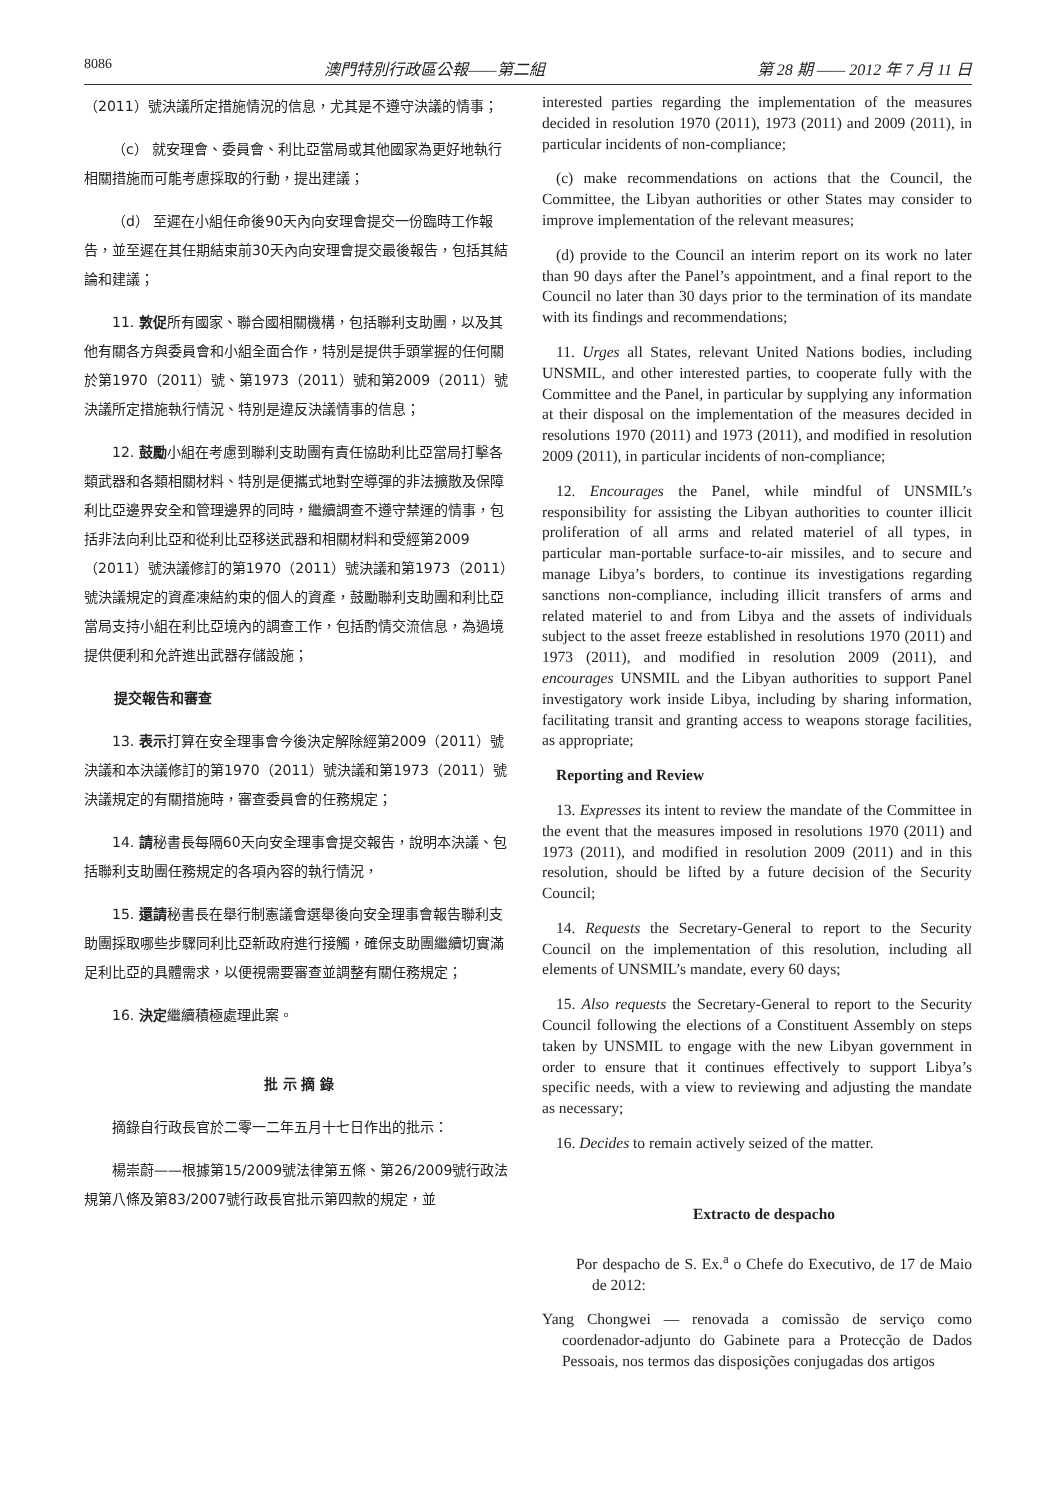8086 澳門特別行政區公報——第二組 第 28 期 —— 2012 年 7 月 11 日
（2011）號決議所定措施情況的信息，尤其是不遵守決議的情事；
（c） 就安理會、委員會、利比亞當局或其他國家為更好地執行相關措施而可能考慮採取的行動，提出建議；
（d） 至遲在小組任命後90天內向安理會提交一份臨時工作報告，並至遲在其任期結束前30天內向安理會提交最後報告，包括其結論和建議；
11. 敦促所有國家、聯合國相關機構，包括聯利支助團，以及其他有關各方與委員會和小組全面合作，特別是提供手頭掌握的任何關於第1970（2011）號、第1973（2011）號和第2009（2011）號決議所定措施執行情況、特別是違反決議情事的信息；
12. 鼓勵小組在考慮到聯利支助團有責任協助利比亞當局打擊各類武器和各類相關材料、特別是便攜式地對空導彈的非法擴散及保障利比亞邊界安全和管理邊界的同時，繼續調查不遵守禁運的情事，包括非法向利比亞和從利比亞移送武器和相關材料和受經第2009（2011）號決議修訂的第1970（2011）號決議和第1973（2011）號決議規定的資產凍結約束的個人的資產，鼓勵聯利支助團和利比亞當局支持小組在利比亞境內的調查工作，包括酌情交流信息，為過境提供便利和允許進出武器存儲設施；
提交報告和審查
13. 表示打算在安全理事會今後決定解除經第2009（2011）號決議和本決議修訂的第1970（2011）號決議和第1973（2011）號決議規定的有關措施時，審查委員會的任務規定；
14. 請秘書長每隔60天向安全理事會提交報告，說明本決議、包括聯利支助團任務規定的各項內容的執行情況，
15. 還請秘書長在舉行制憲議會選舉後向安全理事會報告聯利支助團採取哪些步驟同利比亞新政府進行接觸，確保支助團繼續切實滿足利比亞的具體需求，以便視需要審查並調整有關任務規定；
16. 決定繼續積極處理此案。
批 示 摘 錄
摘錄自行政長官於二零一二年五月十七日作出的批示：
楊崇蔚——根據第15/2009號法律第五條、第26/2009號行政法規第八條及第83/2007號行政長官批示第四款的規定，並
interested parties regarding the implementation of the measures decided in resolution 1970 (2011), 1973 (2011) and 2009 (2011), in particular incidents of non-compliance;
(c) make recommendations on actions that the Council, the Committee, the Libyan authorities or other States may consider to improve implementation of the relevant measures;
(d) provide to the Council an interim report on its work no later than 90 days after the Panel’s appointment, and a final report to the Council no later than 30 days prior to the termination of its mandate with its findings and recommendations;
11. Urges all States, relevant United Nations bodies, including UNSMIL, and other interested parties, to cooperate fully with the Committee and the Panel, in particular by supplying any information at their disposal on the implementation of the measures decided in resolutions 1970 (2011) and 1973 (2011), and modified in resolution 2009 (2011), in particular incidents of non-compliance;
12. Encourages the Panel, while mindful of UNSMIL’s responsibility for assisting the Libyan authorities to counter illicit proliferation of all arms and related materiel of all types, in particular man-portable surface-to-air missiles, and to secure and manage Libya’s borders, to continue its investigations regarding sanctions non-compliance, including illicit transfers of arms and related materiel to and from Libya and the assets of individuals subject to the asset freeze established in resolutions 1970 (2011) and 1973 (2011), and modified in resolution 2009 (2011), and encourages UNSMIL and the Libyan authorities to support Panel investigatory work inside Libya, including by sharing information, facilitating transit and granting access to weapons storage facilities, as appropriate;
Reporting and Review
13. Expresses its intent to review the mandate of the Committee in the event that the measures imposed in resolutions 1970 (2011) and 1973 (2011), and modified in resolution 2009 (2011) and in this resolution, should be lifted by a future decision of the Security Council;
14. Requests the Secretary-General to report to the Security Council on the implementation of this resolution, including all elements of UNSMIL’s mandate, every 60 days;
15. Also requests the Secretary-General to report to the Security Council following the elections of a Constituent Assembly on steps taken by UNSMIL to engage with the new Libyan government in order to ensure that it continues effectively to support Libya’s specific needs, with a view to reviewing and adjusting the mandate as necessary;
16. Decides to remain actively seized of the matter.
Extracto de despacho
Por despacho de S. Ex.<sup>a</sup> o Chefe do Executivo, de 17 de Maio de 2012:
Yang Chongwei — renovada a comissão de serviço como coordenador-adjunto do Gabinete para a Protecção de Dados Pessoais, nos termos das disposições conjugadas dos artigos